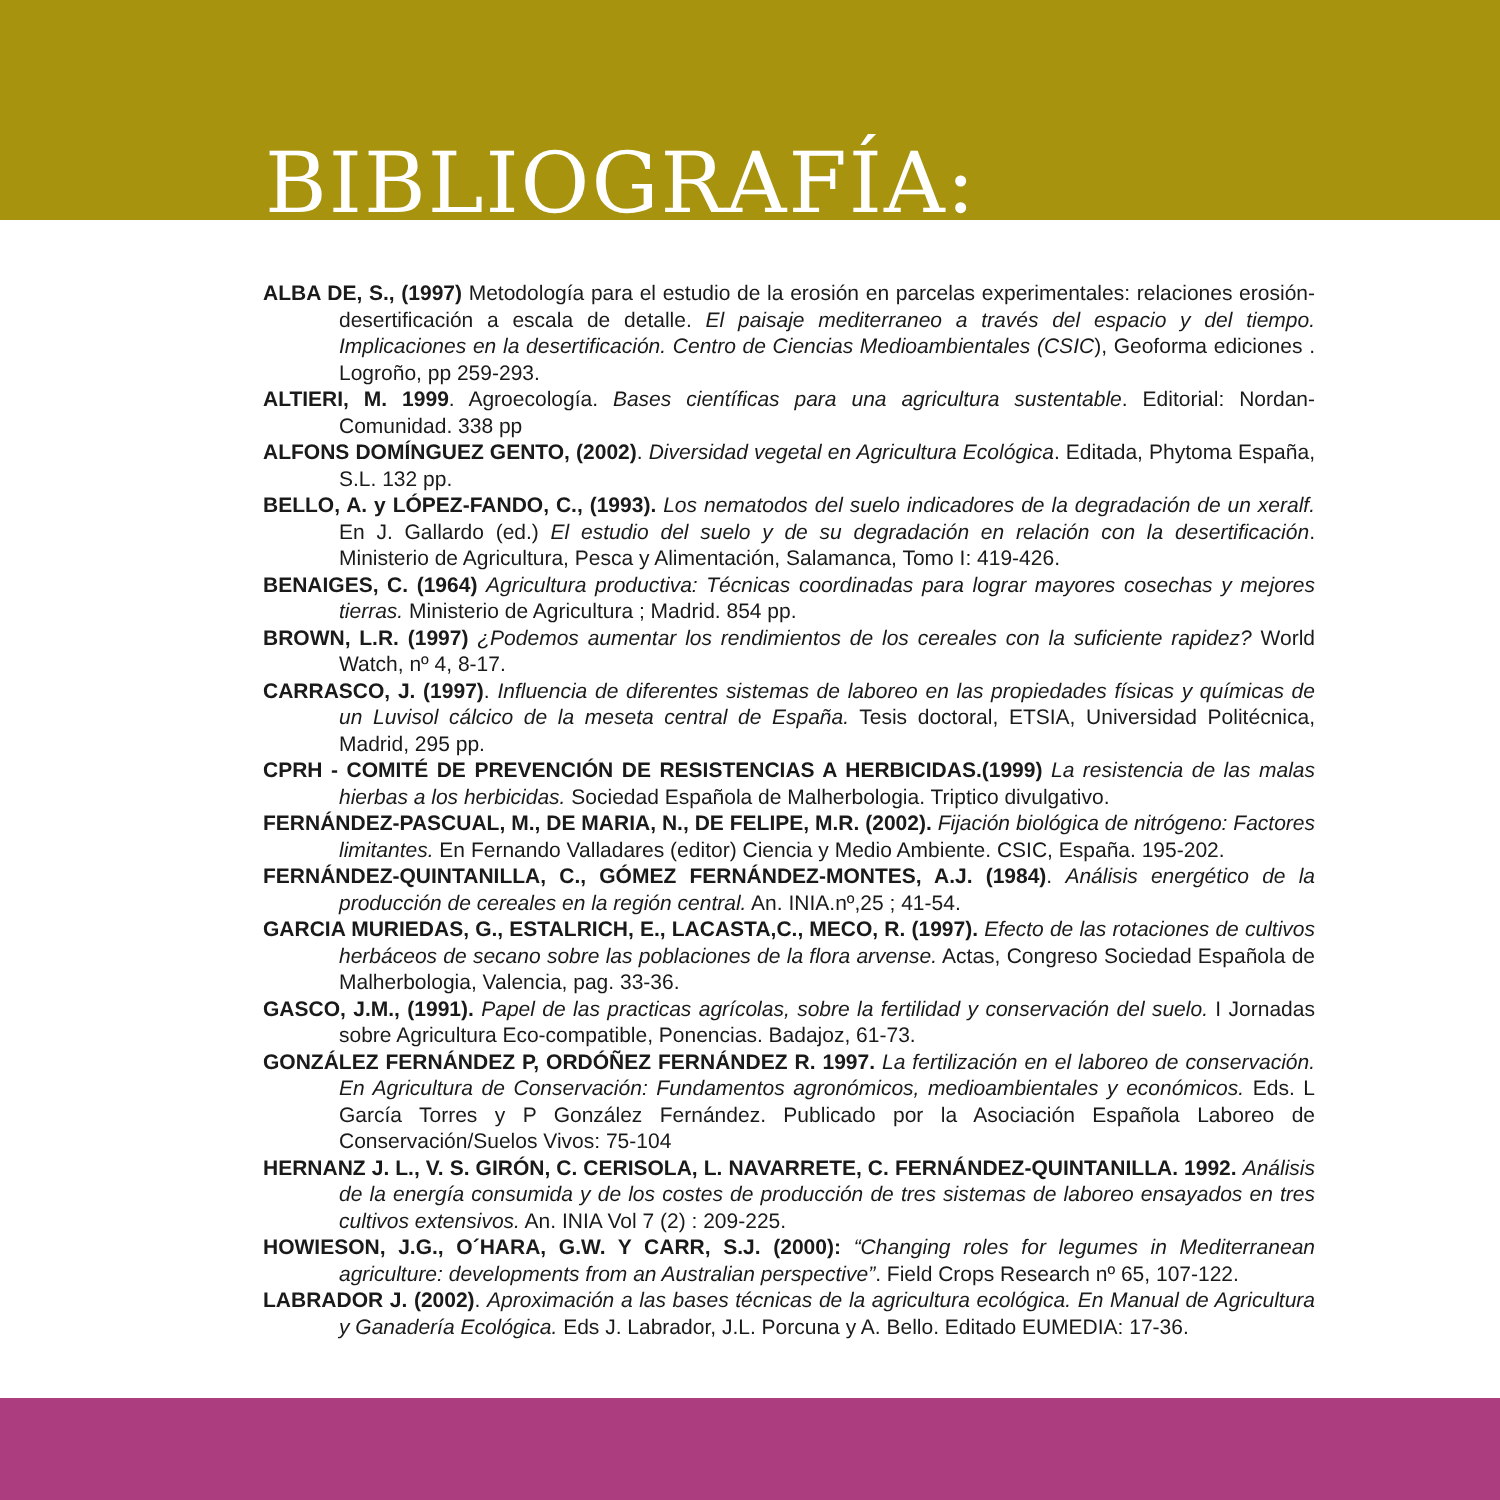BIBLIOGRAFÍA:
ALBA DE, S., (1997) Metodología para el estudio de la erosión en parcelas experimentales: relaciones erosión-desertificación a escala de detalle. El paisaje mediterraneo a través del espacio y del tiempo. Implicaciones en la desertificación. Centro de Ciencias Medioambientales (CSIC), Geoforma ediciones . Logroño, pp 259-293.
ALTIERI, M. 1999. Agroecología. Bases científicas para una agricultura sustentable. Editorial: Nordan-Comunidad. 338 pp
ALFONS DOMÍNGUEZ GENTO, (2002). Diversidad vegetal en Agricultura Ecológica. Editada, Phytoma España, S.L. 132 pp.
BELLO, A. y LÓPEZ-FANDO, C., (1993). Los nematodos del suelo indicadores de la degradación de un xeralf. En J. Gallardo (ed.) El estudio del suelo y de su degradación en relación con la desertificación. Ministerio de Agricultura, Pesca y Alimentación, Salamanca, Tomo I: 419-426.
BENAIGES, C. (1964) Agricultura productiva: Técnicas coordinadas para lograr mayores cosechas y mejores tierras. Ministerio de Agricultura ; Madrid. 854 pp.
BROWN, L.R. (1997) ¿Podemos aumentar los rendimientos de los cereales con la suficiente rapidez? World Watch, nº 4, 8-17.
CARRASCO, J. (1997). Influencia de diferentes sistemas de laboreo en las propiedades físicas y químicas de un Luvisol cálcico de la meseta central de España. Tesis doctoral, ETSIA, Universidad Politécnica, Madrid, 295 pp.
CPRH - COMITÉ DE PREVENCIÓN DE RESISTENCIAS A HERBICIDAS.(1999) La resistencia de las malas hierbas a los herbicidas. Sociedad Española de Malherbologia. Triptico divulgativo.
FERNÁNDEZ-PASCUAL, M., DE MARIA, N., DE FELIPE, M.R. (2002). Fijación biológica de nitrógeno: Factores limitantes. En Fernando Valladares (editor) Ciencia y Medio Ambiente. CSIC, España. 195-202.
FERNÁNDEZ-QUINTANILLA, C., GÓMEZ FERNÁNDEZ-MONTES, A.J. (1984). Análisis energético de la producción de cereales en la región central. An. INIA.nº,25 ; 41-54.
GARCIA MURIEDAS, G., ESTALRICH, E., LACASTA,C., MECO, R. (1997). Efecto de las rotaciones de cultivos herbáceos de secano sobre las poblaciones de la flora arvense. Actas, Congreso Sociedad Española de Malherbologia, Valencia, pag. 33-36.
GASCO, J.M., (1991). Papel de las practicas agrícolas, sobre la fertilidad y conservación del suelo. I Jornadas sobre Agricultura Eco-compatible, Ponencias. Badajoz, 61-73.
GONZÁLEZ FERNÁNDEZ P, ORDÓÑEZ FERNÁNDEZ R. 1997. La fertilización en el laboreo de conservación. En Agricultura de Conservación: Fundamentos agronómicos, medioambientales y económicos. Eds. L García Torres y P González Fernández. Publicado por la Asociación Española Laboreo de Conservación/Suelos Vivos: 75-104
HERNANZ J. L., V. S. GIRÓN, C. CERISOLA, L. NAVARRETE, C. FERNÁNDEZ-QUINTANILLA. 1992. Análisis de la energía consumida y de los costes de producción de tres sistemas de laboreo ensayados en tres cultivos extensivos. An. INIA Vol 7 (2) : 209-225.
HOWIESON, J.G., O´HARA, G.W. Y CARR, S.J. (2000): “Changing roles for legumes in Mediterranean agriculture: developments from an Australian perspective”. Field Crops Research nº 65, 107-122.
LABRADOR J. (2002). Aproximación a las bases técnicas de la agricultura ecológica. En Manual de Agricultura y Ganadería Ecológica. Eds J. Labrador, J.L. Porcuna y A. Bello. Editado EUMEDIA: 17-36.